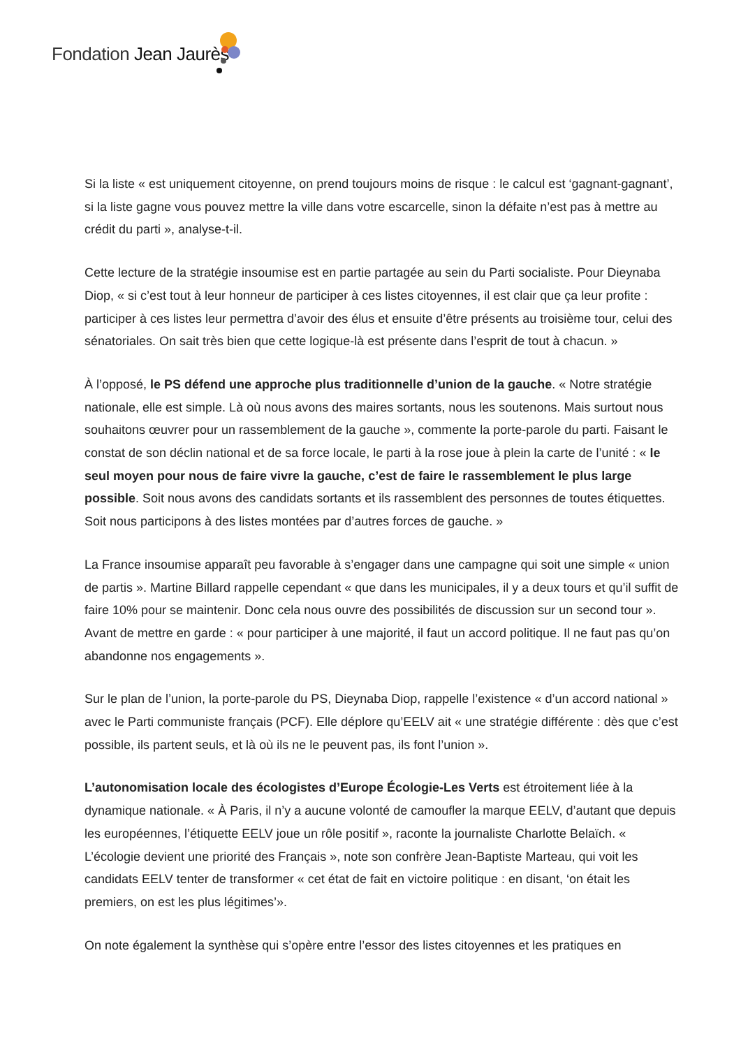Fondation Jean Jaurès
Si la liste « est uniquement citoyenne, on prend toujours moins de risque : le calcul est ‘gagnant-gagnant’, si la liste gagne vous pouvez mettre la ville dans votre escarcelle, sinon la défaite n’est pas à mettre au crédit du parti », analyse-t-il.
Cette lecture de la stratégie insoumise est en partie partagée au sein du Parti socialiste. Pour Dieynaba Diop, « si c’est tout à leur honneur de participer à ces listes citoyennes, il est clair que ça leur profite : participer à ces listes leur permettra d’avoir des élus et ensuite d’être présents au troisième tour, celui des sénatoriales. On sait très bien que cette logique-là est présente dans l’esprit de tout à chacun. »
À l’opposé, le PS défend une approche plus traditionnelle d’union de la gauche. « Notre stratégie nationale, elle est simple. Là où nous avons des maires sortants, nous les soutenons. Mais surtout nous souhaitons œuvrer pour un rassemblement de la gauche », commente la porte-parole du parti. Faisant le constat de son déclin national et de sa force locale, le parti à la rose joue à plein la carte de l’unité : « le seul moyen pour nous de faire vivre la gauche, c’est de faire le rassemblement le plus large possible. Soit nous avons des candidats sortants et ils rassemblent des personnes de toutes étiquettes. Soit nous participons à des listes montées par d’autres forces de gauche. »
La France insoumise apparaît peu favorable à s’engager dans une campagne qui soit une simple « union de partis ». Martine Billard rappelle cependant « que dans les municipales, il y a deux tours et qu’il suffit de faire 10% pour se maintenir. Donc cela nous ouvre des possibilités de discussion sur un second tour ». Avant de mettre en garde : « pour participer à une majorité, il faut un accord politique. Il ne faut pas qu’on abandonne nos engagements ».
Sur le plan de l’union, la porte-parole du PS, Dieynaba Diop, rappelle l’existence « d’un accord national » avec le Parti communiste français (PCF). Elle déplore qu’EELV ait « une stratégie différente : dès que c’est possible, ils partent seuls, et là où ils ne le peuvent pas, ils font l’union ».
L’autonomisation locale des écologistes d’Europe Écologie-Les Verts est étroitement liée à la dynamique nationale. « À Paris, il n’y a aucune volonté de camoufler la marque EELV, d’autant que depuis les européennes, l’étiquette EELV joue un rôle positif », raconte la journaliste Charlotte Belaïch. « L’écologie devient une priorité des Français », note son confrère Jean-Baptiste Marteau, qui voit les candidats EELV tenter de transformer « cet état de fait en victoire politique : en disant, ‘on était les premiers, on est les plus légitimes’».
On note également la synthèse qui s’opère entre l’essor des listes citoyennes et les pratiques en